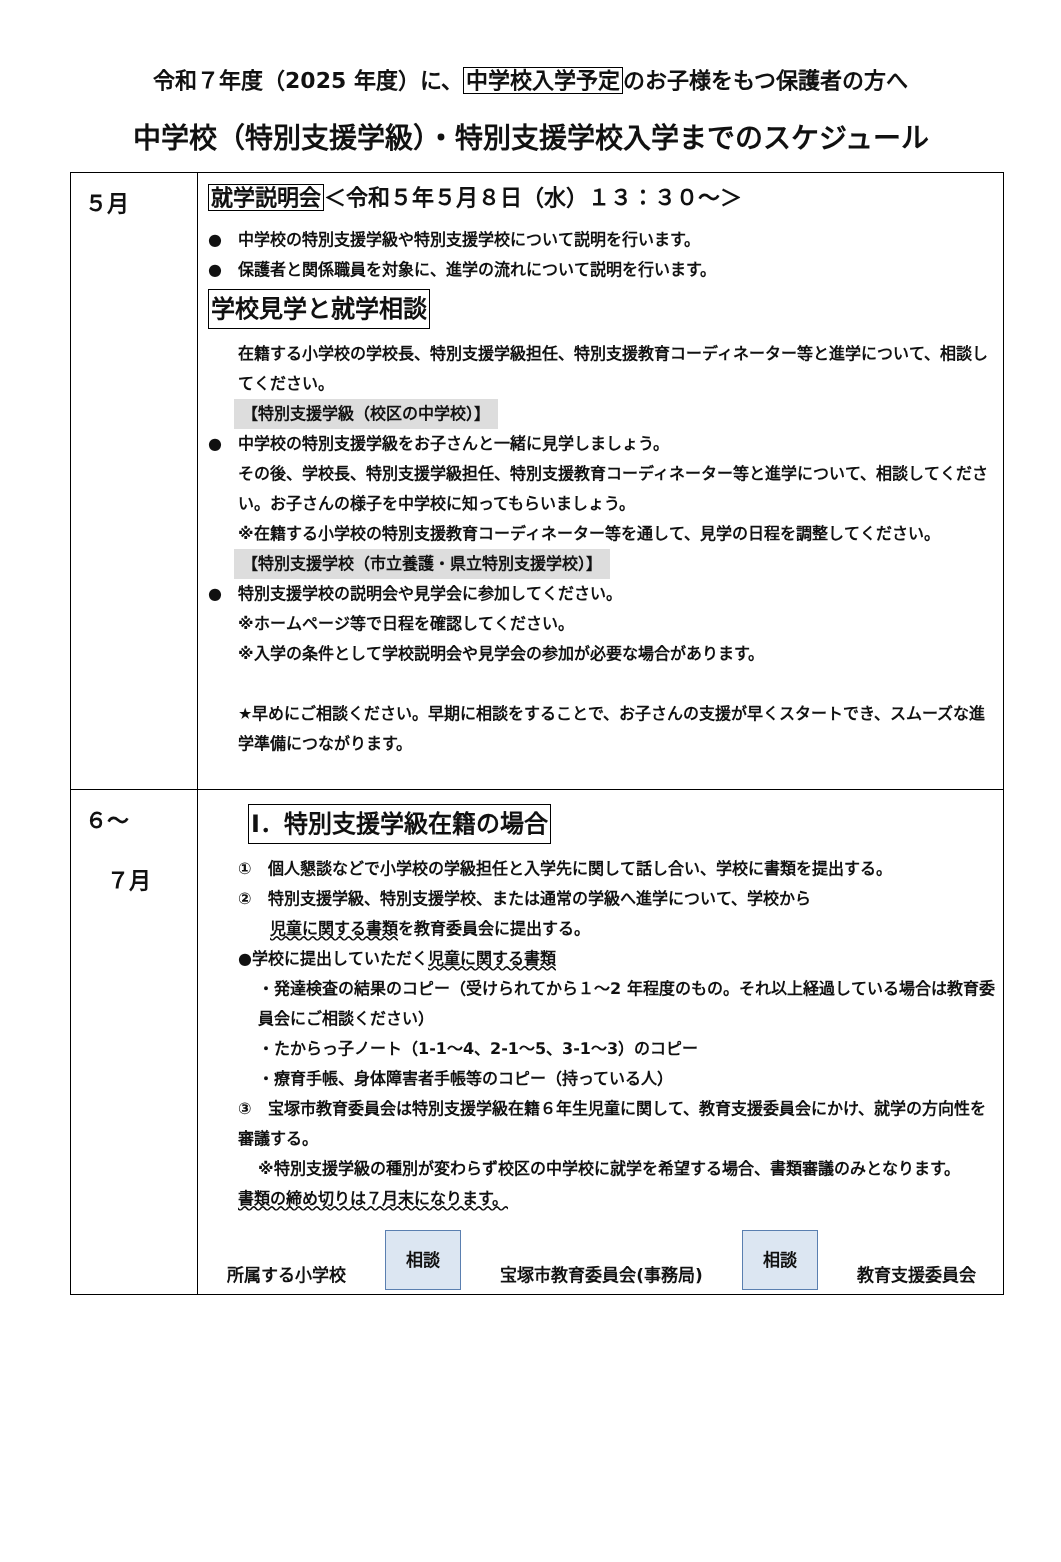令和７年度（2025 年度）に、中学校入学予定のお子様をもつ保護者の方へ
中学校（特別支援学級）・特別支援学校入学までのスケジュール
| ５月 | 就学説明会 ＜令和５年５月８日（水）１３：３０～＞ ● 中学校の特別支援学級や特別支援学校について説明を行います。 ● 保護者と関係職員を対象に、進学の流れについて説明を行います。 学校見学と就学相談 在籍する小学校の学校長、特別支援学級担任、特別支援教育コーディネーター等と進学について、相談してください。 【特別支援学級（校区の中学校）】 ● 中学校の特別支援学級をお子さんと一緒に見学しましょう。 その後、学校長、特別支援学級担任、特別支援教育コーディネーター等と進学について、相談してください。お子さんの様子を中学校に知ってもらいましょう。 ※在籍する小学校の特別支援教育コーディネーター等を通して、見学の日程を調整してください。 【特別支援学校（市立養護・県立特別支援学校）】 ● 特別支援学校の説明会や見学会に参加してください。 ※ホームページ等で日程を確認してください。 ※入学の条件として学校説明会や見学会の参加が必要な場合があります。 ★早めにご相談ください。早期に相談をすることで、お子さんの支援が早くスタートでき、スムーズな進学準備につながります。 |
| ６～ ７月 | Ⅰ．特別支援学級在籍の場合 ① 個人懇談などで小学校の学級担任と入学先に関して話し合い、学校に書類を提出する。 ② 特別支援学級、特別支援学校、または通常の学級へ進学について、学校から 児童に関する書類 を教育委員会に提出する。 ●学校に提出していただく 児童に関する書類 ・発達検査の結果のコピー（受けられてから１～2 年程度のもの。それ以上経過している場合は教育委員会にご相談ください） ・たからっ子ノート（1-1～4、2-1～5、3-1～3）のコピー ・療育手帳、身体障害者手帳等のコピー（持っている人） ③ 宝塚市教育委員会は特別支援学級在籍６年生児童に関して、教育支援委員会にかけ、就学の方向性を審議する。 ※特別支援学級の種別が変わらず校区の中学校に就学を希望する場合、書類審議のみとなります。 書類の締め切りは７月末になります。 所属する小学校 相談 宝塚市教育委員会(事務局) 相談 教育支援委員会 |